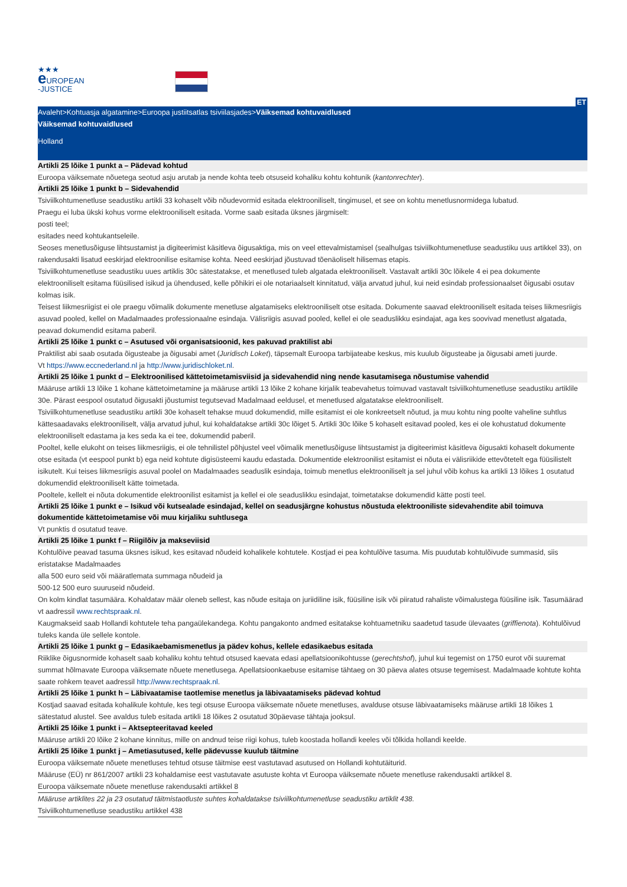★★★
e UROPEAN
-JUSTICE
ET
Avaleht>Kohtuasja algatamine>Euroopa justiitsatlas tsiviilasjades>Väiksemad kohtuvaidlused
Väiksemad kohtuvaidlused
Holland
Artikli 25 lõike 1 punkt a – Pädevad kohtud
Euroopa väiksemate nõuetega seotud asju arutab ja nende kohta teeb otsuseid kohaliku kohtu kohtunik (kantonrechter).
Artikli 25 lõike 1 punkt b – Sidevahendid
Tsiviilkohtumenetluse seadustiku artikli 33 kohaselt võib nõudevormid esitada elektrooniliselt, tingimusel, et see on kohtu menetlusnormidega lubatud.
Praegu ei luba ükski kohus vorme elektrooniliselt esitada. Vorme saab esitada üksnes järgmiselt:
posti teel;
esitades need kohtukantseleile.
Seoses menetlusõiguse lihtsustamist ja digiteerimist käsitleva õigusaktiga, mis on veel ettevalmistamisel (sealhulgas tsiviilkohtumenetluse seadustiku uus artikkel 33), on rakendusakti lisatud eeskirjad elektroonilise esitamise kohta. Need eeskirjad jõustuvad tõenäoliselt hilisemas etapis.
Tsiviilkohtumenetluse seadustiku uues artiklis 30c sätestatakse, et menetlused tuleb algatada elektrooniliselt. Vastavalt artikli 30c lõikele 4 ei pea dokumente elektrooniliselt esitama füüsilised isikud ja ühendused, kelle põhikiri ei ole notariaalselt kinnitatud, välja arvatud juhul, kui neid esindab professionaalset õigusabi osutav kolmas isik.
Teisest liikmesriigist ei ole praegu võimalik dokumente menetluse algatamiseks elektrooniliselt otse esitada. Dokumente saavad elektrooniliselt esitada teises liikmesriigis asuvad pooled, kellel on Madalmaades professionaalne esindaja. Välisriigis asuvad pooled, kellel ei ole seaduslikku esindajat, aga kes soovivad menetlust algatada, peavad dokumendid esitama paberil.
Artikli 25 lõike 1 punkt c – Asutused või organisatsioonid, kes pakuvad praktilist abi
Praktilist abi saab osutada õigusteabe ja õigusabi amet (Juridisch Loket), täpsemalt Euroopa tarbijateabe keskus, mis kuulub õigusteabe ja õigusabi ameti juurde.
Vt https://www.eccnederland.nl ja http://www.juridischloket.nl.
Artikli 25 lõike 1 punkt d – Elektroonilised kättetoimetamisviisid ja sidevahendid ning nende kasutamisega nõustumise vahendid
Määruse artikli 13 lõike 1 kohane kättetoimetamine ja määruse artikli 13 lõike 2 kohane kirjalik teabevahetus toimuvad vastavalt tsiviilkohtumenetluse seadustiku artiklile 30e. Pärast eespool osutatud õigusakti jõustumist tegutsevad Madalmaad eeldusel, et menetlused algatatakse elektrooniliselt.
Tsiviilkohtumenetluse seadustiku artikli 30e kohaselt tehakse muud dokumendid, mille esitamist ei ole konkreetselt nõutud, ja muu kohtu ning poolte vaheline suhtlus kättesaadavaks elektrooniliselt, välja arvatud juhul, kui kohaldatakse artikli 30c lõiget 5. Artikli 30c lõike 5 kohaselt esitavad pooled, kes ei ole kohustatud dokumente elektrooniliselt edastama ja kes seda ka ei tee, dokumendid paberil.
Pooltel, kelle elukoht on teises liikmesriigis, ei ole tehnilistel põhjustel veel võimalik menetlusõiguse lihtsustamist ja digiteerimist käsitleva õigusakti kohaselt dokumente otse esitada (vt eespool punkt b) ega neid kohtute digisüsteemi kaudu edastada. Dokumentide elektroonilist esitamist ei nõuta ei välisriikide ettevõtetelt ega füüsilistelt isikutelt. Kui teises liikmesriigis asuval poolel on Madalmaades seaduslik esindaja, toimub menetlus elektrooniliselt ja sel juhul võib kohus ka artikli 13 lõikes 1 osutatud dokumendid elektrooniliselt kätte toimetada.
Pooltele, kellelt ei nõuta dokumentide elektroonilist esitamist ja kellel ei ole seaduslikku esindajat, toimetatakse dokumendid kätte posti teel.
Artikli 25 lõike 1 punkt e – Isikud või kutsealade esindajad, kellel on seadusjärgne kohustus nõustuda elektrooniliste sidevahendite abil toimuva dokumentide kättetoimetamise või muu kirjaliku suhtlusega
Vt punktis d osutatud teave.
Artikli 25 lõike 1 punkt f – Riigilõiv ja makseviisid
Kohtulõive peavad tasuma üksnes isikud, kes esitavad nõudeid kohalikele kohtutele. Kostjad ei pea kohtulõive tasuma. Mis puudutab kohtulõivude summasid, siis eristatakse Madalmaades
alla 500 euro seid või määratlemata summaga nõudeid ja
500-12 500 euro suuruseid nõudeid.
On kolm kindlat tasumäära. Kohaldatav määr oleneb sellest, kas nõude esitaja on juriidiline isik, füüsiline isik või piiratud rahaliste võimalustega füüsiline isik. Tasumäärad vt aadressil www.rechtspraak.nl.
Kaugmakseid saab Hollandi kohtutele teha pangaülekandega. Kohtu pangakonto andmed esitatakse kohtuametniku saadetud tasude ülevaates (griffienota). Kohtulõivud tuleks kanda üle sellele kontole.
Artikli 25 lõike 1 punkt g – Edasikaebamismenetlus ja pädev kohus, kellele edasikaebus esitada
Riiklike õigusnormide kohaselt saab kohaliku kohtu tehtud otsused kaevata edasi apellatsioonikohtusse (gerechtshof), juhul kui tegemist on 1750 eurot või suuremat summat hõlmavate Euroopa väiksemate nõuete menetlusega. Apellatsioonkaebuse esitamise tähtaeg on 30 päeva alates otsuse tegemisest. Madalmaade kohtute kohta saate rohkem teavet aadressil http://www.rechtspraak.nl.
Artikli 25 lõike 1 punkt h – Läbivaatamise taotlemise menetlus ja läbivaatamiseks pädevad kohtud
Kostjad saavad esitada kohalikule kohtule, kes tegi otsuse Euroopa väiksemate nõuete menetluses, avalduse otsuse läbivaatamiseks määruse artikli 18 lõikes 1 sätestatud alustel. See avaldus tuleb esitada artikli 18 lõikes 2 osutatud 30päevase tähtaja jooksul.
Artikli 25 lõike 1 punkt i – Aktsepteeritavad keeled
Määruse artikli 20 lõike 2 kohane kinnitus, mille on andnud teise riigi kohus, tuleb koostada hollandi keeles või tõlkida hollandi keelde.
Artikli 25 lõike 1 punkt j – Ametiasutused, kelle pädevusse kuulub täitmine
Euroopa väiksemate nõuete menetluses tehtud otsuse täitmise eest vastutavad asutused on Hollandi kohtutäiturid.
Määruse (EÜ) nr 861/2007 artikli 23 kohaldamise eest vastutavate asutuste kohta vt Euroopa väiksemate nõuete menetluse rakendusakti artikkel 8.
Euroopa väiksemate nõuete menetluse rakendusakti artikkel 8
Määruse artiklites 22 ja 23 osutatud täitmistaotluste suhtes kohaldatakse tsiviilkohtumenetluse seadustiku artiklit 438.
Tsiviilkohtumenetluse seadustiku artikkel 438